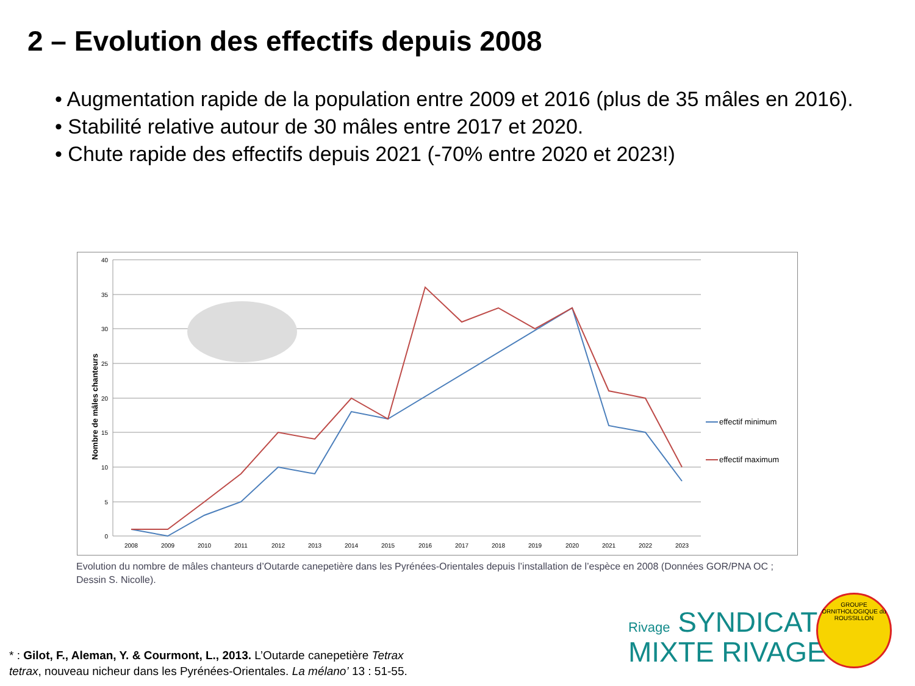2 – Evolution des effectifs depuis 2008
• Augmentation rapide de la population entre 2009 et 2016 (plus de 35 mâles en 2016).
• Stabilité relative autour de 30 mâles entre 2017 et 2020.
• Chute rapide des effectifs depuis 2021 (-70% entre 2020 et 2023!)
40
35
30
25
20
15
10
5
0
Nombre de mâles chanteurs
2008
2009
2010
2011
2012
2013
2014
2015
2016
2017
2018
2019
2020
2021
2022
2023
effectif minimum
effectif maximum
Evolution du nombre de mâles chanteurs d’Outarde canepetière dans les Pyrénées-Orientales depuis l’installation de l’espèce en 2008 (Données GOR/PNA OC ; Dessin S. Nicolle).
* : Gilot, F., Aleman, Y. & Courmont, L., 2013. L’Outarde canepetière Tetrax tetrax, nouveau nicheur dans les Pyrénées-Orientales. La mélano’ 13 : 51-55.
Rivage SYNDICAT
MIXTE RIVAGE
GROUPE ORNITHOLOGIQUE du ROUSSILLON